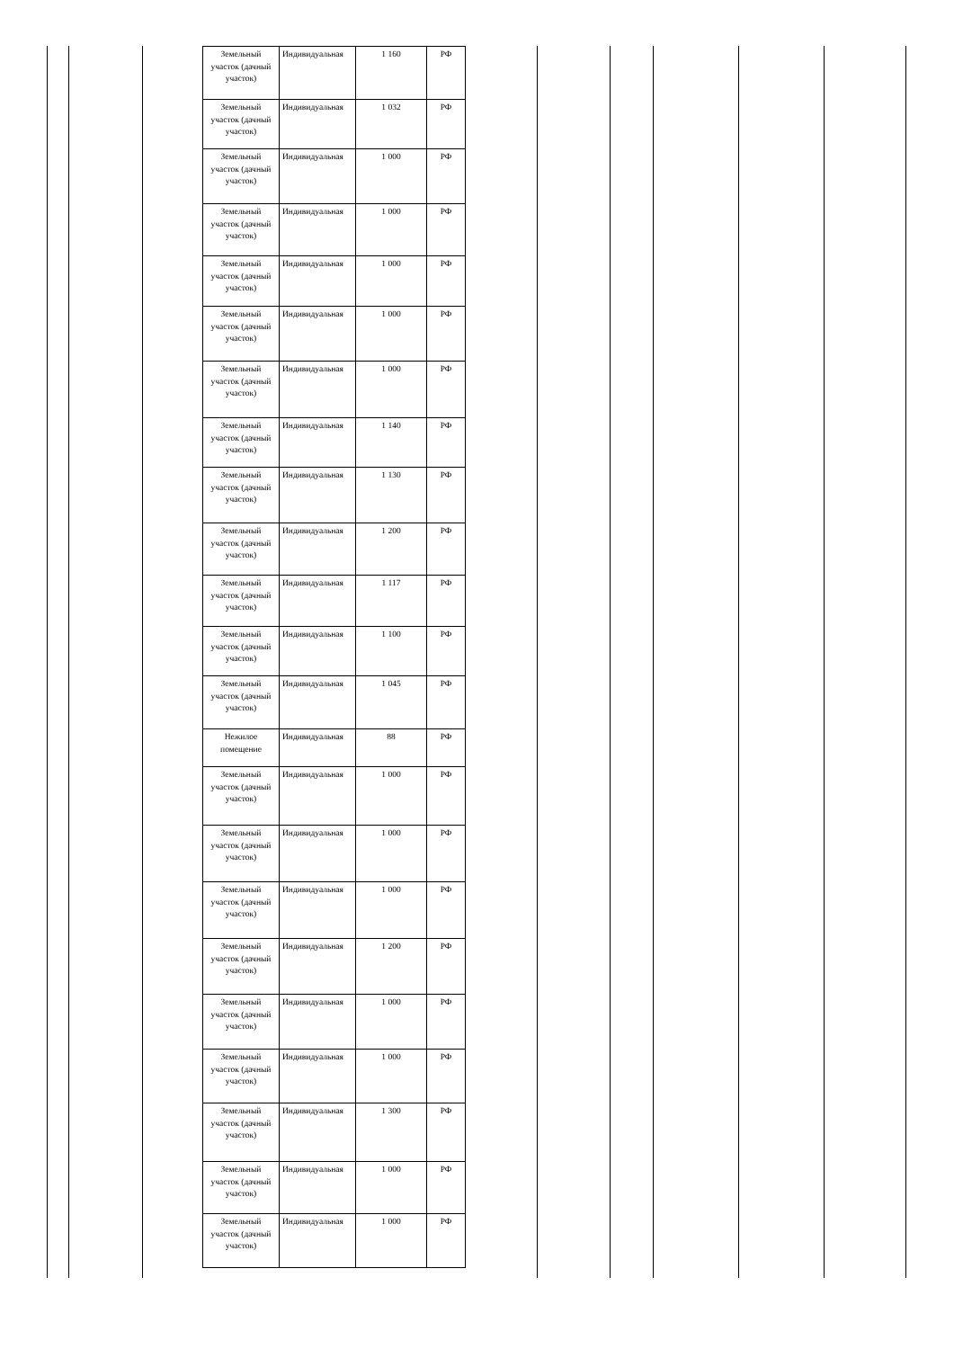| Земельный участок (дачный участок) | Индивидуальная | 1 160 | РФ |
| Земельный участок (дачный участок) | Индивидуальная | 1 032 | РФ |
| Земельный участок (дачный участок) | Индивидуальная | 1 000 | РФ |
| Земельный участок (дачный участок) | Индивидуальная | 1 000 | РФ |
| Земельный участок (дачный участок) | Индивидуальная | 1 000 | РФ |
| Земельный участок (дачный участок) | Индивидуальная | 1 000 | РФ |
| Земельный участок (дачный участок) | Индивидуальная | 1 000 | РФ |
| Земельный участок (дачный участок) | Индивидуальная | 1 140 | РФ |
| Земельный участок (дачный участок) | Индивидуальная | 1 130 | РФ |
| Земельный участок (дачный участок) | Индивидуальная | 1 200 | РФ |
| Земельный участок (дачный участок) | Индивидуальная | 1 117 | РФ |
| Земельный участок (дачный участок) | Индивидуальная | 1 100 | РФ |
| Земельный участок (дачный участок) | Индивидуальная | 1 045 | РФ |
| Нежилое помещение | Индивидуальная | 88 | РФ |
| Земельный участок (дачный участок) | Индивидуальная | 1 000 | РФ |
| Земельный участок (дачный участок) | Индивидуальная | 1 000 | РФ |
| Земельный участок (дачный участок) | Индивидуальная | 1 000 | РФ |
| Земельный участок (дачный участок) | Индивидуальная | 1 200 | РФ |
| Земельный участок (дачный участок) | Индивидуальная | 1 000 | РФ |
| Земельный участок (дачный участок) | Индивидуальная | 1 000 | РФ |
| Земельный участок (дачный участок) | Индивидуальная | 1 300 | РФ |
| Земельный участок (дачный участок) | Индивидуальная | 1 000 | РФ |
| Земельный участок (дачный участок) | Индивидуальная | 1 000 | РФ |